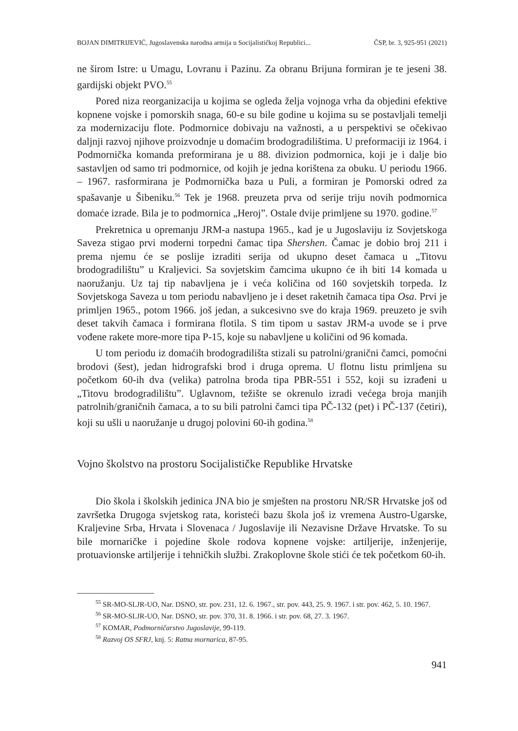BOJAN DIMITRIJEVIĆ, Jugoslavenska narodna armija u Socijalističkoj Republici... ČSP, br. 3, 925-951 (2021)
ne širom Istre: u Umagu, Lovranu i Pazinu. Za obranu Brijuna formiran je te jeseni 38. gardijski objekt PVO.<sup>55</sup>
Pored niza reorganizacija u kojima se ogleda želja vojnoga vrha da objedini efektive kopnene vojske i pomorskih snaga, 60-e su bile godine u kojima su se postavljali temelji za modernizaciju flote. Podmornice dobivaju na važnosti, a u perspektivi se očekivao daljnji razvoj njihove proizvodnje u domaćim brodo­gradilištima. U preformaciji iz 1964. i Podmornička komanda preformirana je u 88. divizion podmornica, koji je i dalje bio sastavljen od samo tri podmornice, od kojih je jedna korištena za obuku. U periodu 1966. – 1967. rasformirana je Podmornička baza u Puli, a formiran je Pomorski odred za spašavanje u Šibeni­ku.<sup>56</sup> Tek je 1968. preuzeta prva od serije triju novih podmornica domaće izrade. Bila je to podmornica „Heroj”. Ostale dvije primljene su 1970. godine.<sup>57</sup>
Prekretnica u opremanju JRM-a nastupa 1965., kad je u Jugoslaviju iz So­vjetskoga Saveza stigao prvi moderni torpedni čamac tipa Shershen. Čamac je dobio broj 211 i prema njemu će se poslije izraditi serija od ukupno deset čamaca u „Titovu brodogradilištu” u Kraljevici. Sa sovjetskim čamcima uku­pno će ih biti 14 komada u naoružanju. Uz taj tip nabavljena je i veća količina od 160 sovjetskih torpeda. Iz Sovjetskoga Saveza u tom periodu nabavljeno je i deset raketnih čamaca tipa Osa. Prvi je primljen 1965., potom 1966. još jedan, a sukcesivno sve do kraja 1969. preuzeto je svih deset takvih čamaca i formirana flotila. S tim tipom u sastav JRM-a uvode se i prve vođene rakete more-more tipa P-15, koje su nabavljene u količini od 96 komada.
U tom periodu iz domaćih brodogradilišta stizali su patrolni/granič­ni čamci, pomoćni brodovi (šest), jedan hidrografski brod i druga oprema. U flotnu listu primljena su početkom 60-ih dva (velika) patrolna broda tipa PBR-551 i 552, koji su izrađeni u „Titovu brodogradilištu”. Uglavnom, težište se okrenulo izradi većega broja manjih patrolnih/graničnih čamaca, a to su bili patrolni čamci tipa PČ-132 (pet) i PČ-137 (četiri), koji su ušli u naoružanje u drugoj polovini 60-ih godina.<sup>58</sup>
Vojno školstvo na prostoru Socijalističke Republike Hrvatske
Dio škola i školskih jedinica JNA bio je smješten na prostoru NR/SR Hr­vatske još od završetka Drugoga svjetskog rata, koristeći bazu škola još iz vremena Austro-Ugarske, Kraljevine Srba, Hrvata i Slovenaca / Jugoslavije ili Nezavisne Države Hrvatske. To su bile mornaričke i pojedine škole rodova kopnene vojske: artiljerije, inženjerije, protuavionske artiljerije i tehničkih službi. Zrakoplovne škole stići će tek početkom 60-ih.
<sup>55</sup> SR-MO-SLJR-UO, Nar. DSNO, str. pov. 231, 12. 6. 1967., str. pov. 443, 25. 9. 1967. i str. pov. 462, 5. 10. 1967.
<sup>56</sup> SR-MO-SLJR-UO, Nar. DSNO, str. pov. 370, 31. 8. 1966. i str. pov. 68, 27. 3. 1967.
<sup>57</sup> KOMAR, Podmorničarstvo Jugoslavije, 99-119.
<sup>58</sup> Razvoj OS SFRJ, knj. 5: Ratna mornarica, 87-95.
941